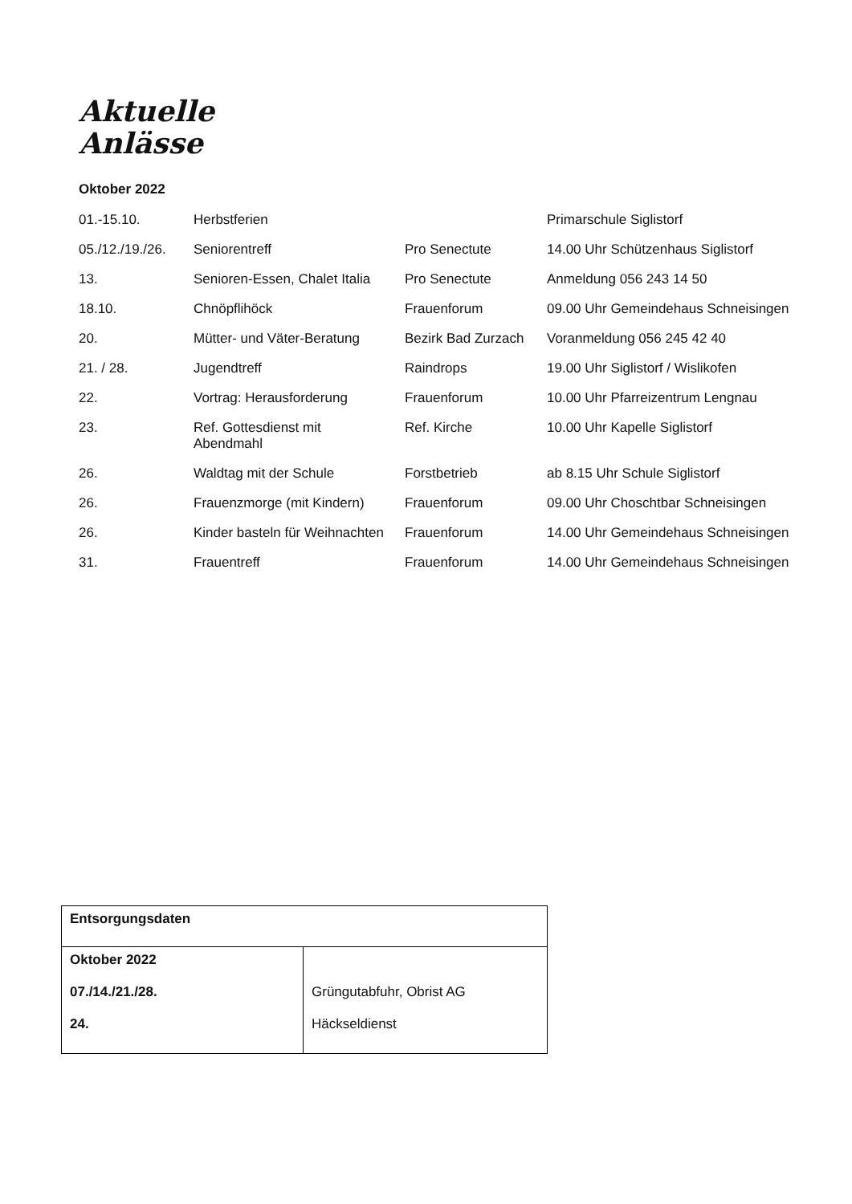Aktuelle
Anlässe
Oktober 2022
| 01.-15.10. | Herbstferien | | Primarschule Siglistorf |
| 05./12./19./26. | Seniorentreff | Pro Senectute | 14.00 Uhr Schützenhaus Siglistorf |
| 13. | Senioren-Essen, Chalet Italia | Pro Senectute | Anmeldung 056 243 14 50 |
| 18.10. | Chnöpflihöck | Frauenforum | 09.00 Uhr Gemeindehaus Schneisingen |
| 20. | Mütter- und Väter-Beratung | Bezirk Bad Zurzach | Voranmeldung 056 245 42 40 |
| 21. / 28. | Jugendtreff | Raindrops | 19.00 Uhr Siglistorf / Wislikofen |
| 22. | Vortrag: Herausforderung | Frauenforum | 10.00 Uhr Pfarreizentrum Lengnau |
| 23. | Ref. Gottesdienst mit Abendmahl | Ref. Kirche | 10.00 Uhr Kapelle Siglistorf |
| 26. | Waldtag mit der Schule | Forstbetrieb | ab 8.15 Uhr Schule Siglistorf |
| 26. | Frauenzmorge (mit Kindern) | Frauenforum | 09.00 Uhr Choschtbar Schneisingen |
| 26. | Kinder basteln für Weihnachten | Frauenforum | 14.00 Uhr Gemeindehaus Schneisingen |
| 31. | Frauentreff | Frauenforum | 14.00 Uhr Gemeindehaus Schneisingen |
| Entsorgungsdaten | |
| --- | --- |
| Oktober 2022 07./14./21./28. 24. | Grüngutabfuhr, Obrist AG Häckseldienst |